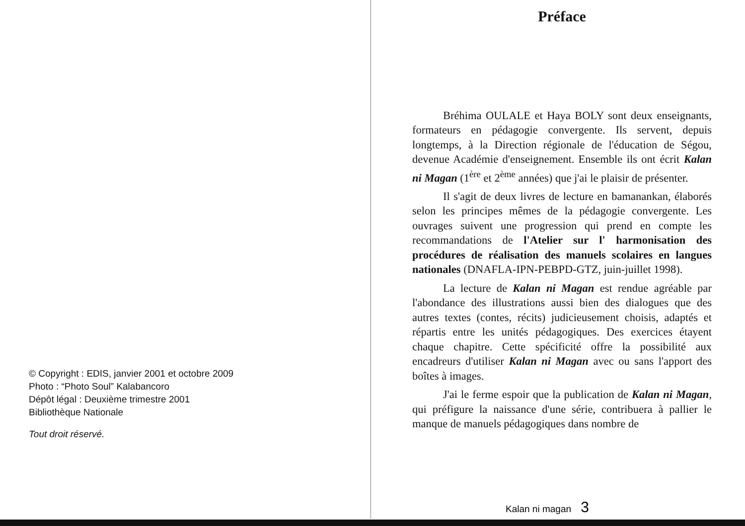© Copyright : EDIS, janvier 2001 et octobre 2009
Photo : “Photo Soul” Kalabancoro
Dépôt légal : Deuxième trimestre 2001
Bibliothèque Nationale
Tout droit réservé.
Préface
Bréhima OULALE et Haya BOLY sont deux enseignants, formateurs en pédagogie convergente. Ils servent, depuis longtemps, à la Direction régionale de l'éducation de Ségou, devenue Académie d'enseignement. Ensemble ils ont écrit Kalan ni Magan (1<sup>ère</sup> et 2<sup>ème</sup> années) que j'ai le plaisir de présenter.
Il s'agit de deux livres de lecture en bamanankan, élaborés selon les principes mêmes de la pédagogie convergente. Les ouvrages suivent une progression qui prend en compte les recommandations de l'Atelier sur l' harmonisation des procédures de réalisation des manuels scolaires en langues nationales (DNAFLA-IPN-PEBPD-GTZ, juin-juillet 1998).
La lecture de Kalan ni Magan est rendue agréable par l'abondance des illustrations aussi bien des dialogues que des autres textes (contes, récits) judicieusement choisis, adaptés et répartis entre les unités pédagogiques. Des exercices étayent chaque chapitre. Cette spécificité offre la possibilité aux encadreurs d'utiliser Kalan ni Magan avec ou sans l'apport des boîtes à images.
J'ai le ferme espoir que la publication de Kalan ni Magan, qui préfigure la naissance d'une série, contribuera à pallier le manque de manuels pédagogiques dans nombre de
Kalan ni magan 3